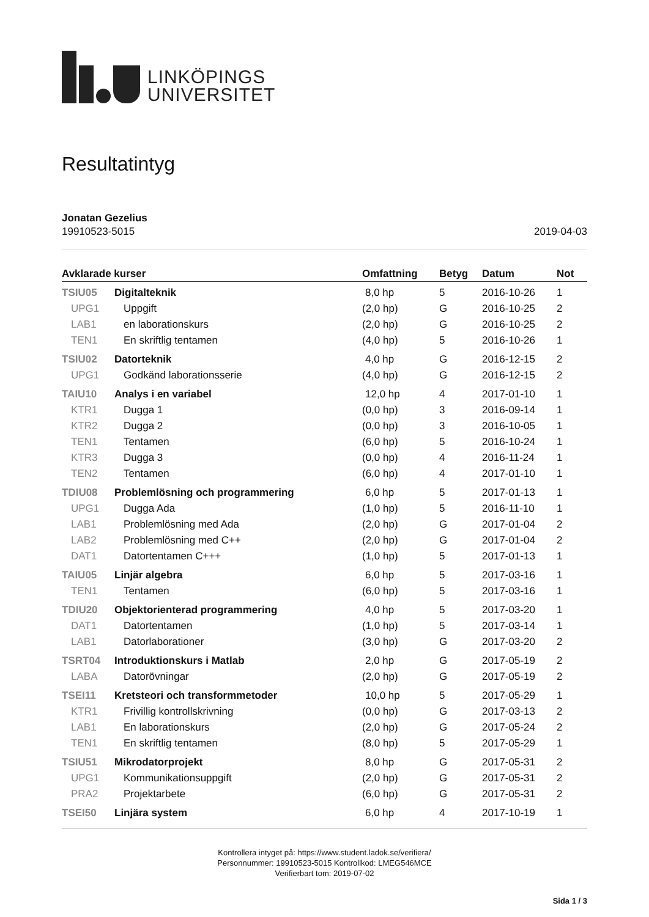LINKÖPINGS
UNIVERSITET
Resultatintyg
Jonatan Gezelius
19910523-5015 2019-04-03
| Avklarade kurser | | Omfattning | Betyg | Datum | Not |
| --- | --- | --- | --- | --- | --- |
| TSIU05 | Digitalteknik | 8,0 hp | 5 | 2016-10-26 | 1 |
| UPG1 | Uppgift | (2,0 hp) | G | 2016-10-25 | 2 |
| LAB1 | en laborationskurs | (2,0 hp) | G | 2016-10-25 | 2 |
| TEN1 | En skriftlig tentamen | (4,0 hp) | 5 | 2016-10-26 | 1 |
| TSIU02 | Datorteknik | 4,0 hp | G | 2016-12-15 | 2 |
| UPG1 | Godkänd laborationsserie | (4,0 hp) | G | 2016-12-15 | 2 |
| TAIU10 | Analys i en variabel | 12,0 hp | 4 | 2017-01-10 | 1 |
| KTR1 | Dugga 1 | (0,0 hp) | 3 | 2016-09-14 | 1 |
| KTR2 | Dugga 2 | (0,0 hp) | 3 | 2016-10-05 | 1 |
| TEN1 | Tentamen | (6,0 hp) | 5 | 2016-10-24 | 1 |
| KTR3 | Dugga 3 | (0,0 hp) | 4 | 2016-11-24 | 1 |
| TEN2 | Tentamen | (6,0 hp) | 4 | 2017-01-10 | 1 |
| TDIU08 | Problemlösning och programmering | 6,0 hp | 5 | 2017-01-13 | 1 |
| UPG1 | Dugga Ada | (1,0 hp) | 5 | 2016-11-10 | 1 |
| LAB1 | Problemlösning med Ada | (2,0 hp) | G | 2017-01-04 | 2 |
| LAB2 | Problemlösning med C++ | (2,0 hp) | G | 2017-01-04 | 2 |
| DAT1 | Datortentamen C+++ | (1,0 hp) | 5 | 2017-01-13 | 1 |
| TAIU05 | Linjär algebra | 6,0 hp | 5 | 2017-03-16 | 1 |
| TEN1 | Tentamen | (6,0 hp) | 5 | 2017-03-16 | 1 |
| TDIU20 | Objektorienterad programmering | 4,0 hp | 5 | 2017-03-20 | 1 |
| DAT1 | Datortentamen | (1,0 hp) | 5 | 2017-03-14 | 1 |
| LAB1 | Datorlaborationer | (3,0 hp) | G | 2017-03-20 | 2 |
| TSRT04 | Introduktionskurs i Matlab | 2,0 hp | G | 2017-05-19 | 2 |
| LABA | Datorövningar | (2,0 hp) | G | 2017-05-19 | 2 |
| TSEI11 | Kretsteori och transformmetoder | 10,0 hp | 5 | 2017-05-29 | 1 |
| KTR1 | Frivillig kontrollskrivning | (0,0 hp) | G | 2017-03-13 | 2 |
| LAB1 | En laborationskurs | (2,0 hp) | G | 2017-05-24 | 2 |
| TEN1 | En skriftlig tentamen | (8,0 hp) | 5 | 2017-05-29 | 1 |
| TSIU51 | Mikrodatorprojekt | 8,0 hp | G | 2017-05-31 | 2 |
| UPG1 | Kommunikationsuppgift | (2,0 hp) | G | 2017-05-31 | 2 |
| PRA2 | Projektarbete | (6,0 hp) | G | 2017-05-31 | 2 |
| TSEI50 | Linjära system | 6,0 hp | 4 | 2017-10-19 | 1 |
Kontrollera intyget på: https://www.student.ladok.se/verifiera/
Personnummer: 19910523-5015 Kontrollkod: LMEG546MCE
Verifierbart tom: 2019-07-02
Sida 1 / 3